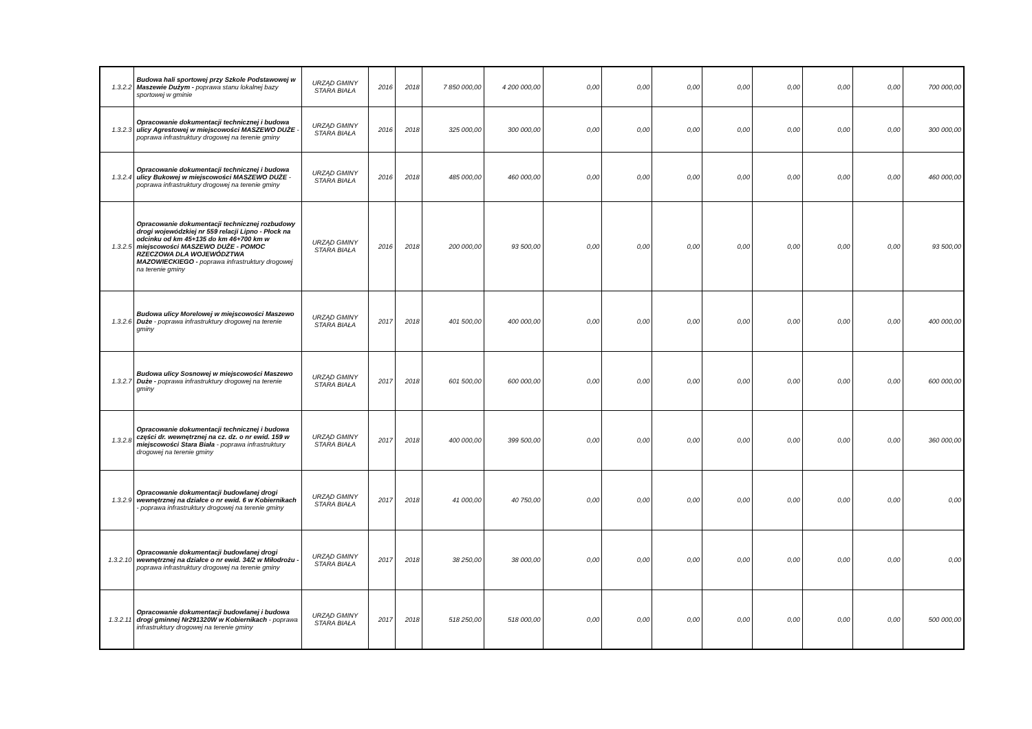| 1.3.2.2 | Budowa hali sportowej przy Szkole Podstawowej w Maszewie Dużym - poprawa stanu lokalnej bazy sportowej w gminie | URZĄD GMINY STARA BIAŁA | 2016 | 2018 | 7 850 000,00 | 4 200 000,00 | 0,00 | 0,00 | 0,00 | 0,00 | 0,00 | 0,00 | 0,00 | 700 000,00 |
| 1.3.2.3 | Opracowanie dokumentacji technicznej i budowa ulicy Agrestowej w miejscowości MASZEWO DUŻE - poprawa infrastruktury drogowej na terenie gminy | URZĄD GMINY STARA BIAŁA | 2016 | 2018 | 325 000,00 | 300 000,00 | 0,00 | 0,00 | 0,00 | 0,00 | 0,00 | 0,00 | 0,00 | 300 000,00 |
| 1.3.2.4 | Opracowanie dokumentacji technicznej i budowa ulicy Bukowej w miejscowości MASZEWO DUŻE - poprawa infrastruktury drogowej na terenie gminy | URZĄD GMINY STARA BIAŁA | 2016 | 2018 | 485 000,00 | 460 000,00 | 0,00 | 0,00 | 0,00 | 0,00 | 0,00 | 0,00 | 0,00 | 460 000,00 |
| 1.3.2.5 | Opracowanie dokumentacji technicznej rozbudowy drogi wojewódzkiej nr 559 relacji Lipno - Płock na odcinku od km 45+135 do km 46+700 km w miejscowości MASZEWO DUŻE - POMOC RZECZOWA DLA WOJEWÓDZTWA MAZOWIECKIEGO - poprawa infrastruktury drogowej na terenie gminy | URZĄD GMINY STARA BIAŁA | 2016 | 2018 | 200 000,00 | 93 500,00 | 0,00 | 0,00 | 0,00 | 0,00 | 0,00 | 0,00 | 0,00 | 93 500,00 |
| 1.3.2.6 | Budowa ulicy Morelowej w miejscowości Maszewo Duże - poprawa infrastruktury drogowej na terenie gminy | URZĄD GMINY STARA BIAŁA | 2017 | 2018 | 401 500,00 | 400 000,00 | 0,00 | 0,00 | 0,00 | 0,00 | 0,00 | 0,00 | 0,00 | 400 000,00 |
| 1.3.2.7 | Budowa ulicy Sosnowej w miejscowości Maszewo Duże - poprawa infrastruktury drogowej na terenie gminy | URZĄD GMINY STARA BIAŁA | 2017 | 2018 | 601 500,00 | 600 000,00 | 0,00 | 0,00 | 0,00 | 0,00 | 0,00 | 0,00 | 0,00 | 600 000,00 |
| 1.3.2.8 | Opracowanie dokumentacji technicznej i budowa części dr. wewnętrznej na cz. dz. o nr ewid. 159 w miejscowości Stara Biała - poprawa infrastruktury drogowej na terenie gminy | URZĄD GMINY STARA BIAŁA | 2017 | 2018 | 400 000,00 | 399 500,00 | 0,00 | 0,00 | 0,00 | 0,00 | 0,00 | 0,00 | 0,00 | 360 000,00 |
| 1.3.2.9 | Opracowanie dokumentacji budowlanej drogi wewnętrznej na działce o nr ewid. 6 w Kobiernikach - poprawa infrastruktury drogowej na terenie gminy | URZĄD GMINY STARA BIAŁA | 2017 | 2018 | 41 000,00 | 40 750,00 | 0,00 | 0,00 | 0,00 | 0,00 | 0,00 | 0,00 | 0,00 | 0,00 |
| 1.3.2.10 | Opracowanie dokumentacji budowlanej drogi wewnętrznej na działce o nr ewid. 34/2 w Miłodrożu - poprawa infrastruktury drogowej na terenie gminy | URZĄD GMINY STARA BIAŁA | 2017 | 2018 | 38 250,00 | 38 000,00 | 0,00 | 0,00 | 0,00 | 0,00 | 0,00 | 0,00 | 0,00 | 0,00 |
| 1.3.2.11 | Opracowanie dokumentacji budowlanej i budowa drogi gminnej Nr291320W w Kobiernikach - poprawa infrastruktury drogowej na terenie gminy | URZĄD GMINY STARA BIAŁA | 2017 | 2018 | 518 250,00 | 518 000,00 | 0,00 | 0,00 | 0,00 | 0,00 | 0,00 | 0,00 | 0,00 | 500 000,00 |